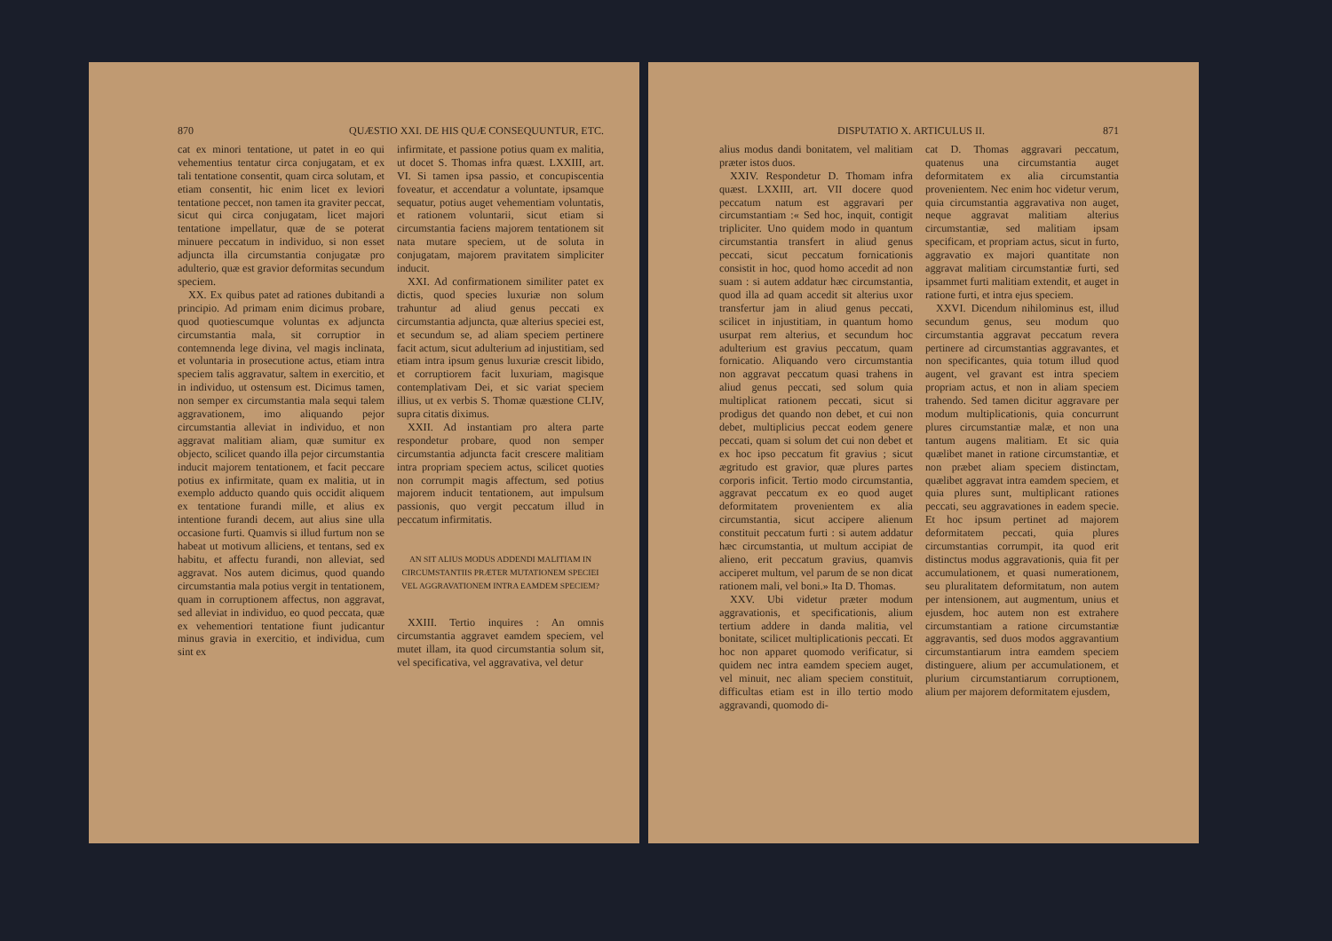870 QUÆSTIO XXI. DE HIS QUÆ CONSEQUUNTUR, ETC.
cat ex minori tentatione, ut patet in eo qui vehementius tentatur circa conjugatam, et ex tali tentatione consentit, quam circa solutam, et etiam consentit, hic enim licet ex leviori tentatione peccet, non tamen ita graviter peccat, sicut qui circa conjugatam, licet majori tentatione impellatur, quæ de se poterat minuere peccatum in individuo, si non esset adjuncta illa circumstantia conjugatæ pro adulterio, quæ est gravior deformitas secundum speciem.
XX. Ex quibus patet ad rationes dubitandi a principio. Ad primam enim dicimus probare, quod quotiescumque voluntas ex adjuncta circumstantia mala, sit corruptior in contemnenda lege divina, vel magis inclinata, et voluntaria in prosecutione actus, etiam intra speciem talis aggravatur, saltem in exercitio, et in individuo, ut ostensum est. Dicimus tamen, non semper ex circumstantia mala sequi talem aggravationem, imo aliquando pejor circumstantia alleviat in individuo, et non aggravat malitiam aliam, quæ sumitur ex objecto, scilicet quando illa pejor circumstantia inducit majorem tentationem, et facit peccare potius ex infirmitate, quam ex malitia, ut in exemplo adducto quando quis occidit aliquem ex tentatione furandi mille, et alius ex intentione furandi decem, aut alius sine ulla occasione furti. Quamvis si illud furtum non se habeat ut motivum alliciens, et tentans, sed ex habitu, et affectu furandi, non alleviat, sed aggravat. Nos autem dicimus, quod quando circumstantia mala potius vergit in tentationem, quam in corruptionem affectus, non aggravat, sed alleviat in individuo, eo quod peccata, quæ ex vehementiori tentatione fiunt judicantur minus gravia in exercitio, et individua, cum sint ex
infirmitate, et passione potius quam ex malitia, ut docet S. Thomas infra quæst. LXXIII, art. VI. Si tamen ipsa passio, et concupiscentia foveatur, et accendatur a voluntate, ipsamque sequatur, potius auget vehementiam voluntatis, et rationem voluntarii, sicut etiam si circumstantia faciens majorem tentationem sit nata mutare speciem, ut de soluta in conjugatam, majorem pravitatem simpliciter inducit.
XXI. Ad confirmationem similiter patet ex dictis, quod species luxuriæ non solum trahuntur ad aliud genus peccati ex circumstantia adjuncta, quæ alterius speciei est, et secundum se, ad aliam speciem pertinere facit actum, sicut adulterium ad injustitiam, sed etiam intra ipsum genus luxuriæ crescit libido, et corruptiorem facit luxuriam, magisque contemplativam Dei, et sic variat speciem illius, ut ex verbis S. Thomæ quæstione CLIV, supra citatis diximus.
XXII. Ad instantiam pro altera parte respondetur probare, quod non semper circumstantia adjuncta facit crescere malitiam intra propriam speciem actus, scilicet quoties non corrumpit magis affectum, sed potius majorem inducit tentationem, aut impulsum passionis, quo vergit peccatum illud in peccatum infirmitatis.
AN SIT ALIUS MODUS ADDENDI MALITIAM IN CIRCUMSTANTIIS PRÆTER MUTATIONEM SPECIEI VEL AGGRAVATIONEM INTRA EAMDEM SPECIEM?
XXIII. Tertio inquires : An omnis circumstantia aggravet eamdem speciem, vel mutet illam, ita quod circumstantia solum sit, vel specificativa, vel aggravativa, vel detur
DISPUTATIO X. ARTICULUS II. 871
alius modus dandi bonitatem, vel malitiam præter istos duos.
XXIV. Respondetur D. Thomam infra quæst. LXXIII, art. VII docere quod peccatum natum est aggravari per circumstantiam :« Sed hoc, inquit, contigit tripliciter. Uno quidem modo in quantum circumstantia transfert in aliud genus peccati, sicut peccatum fornicationis consistit in hoc, quod homo accedit ad non suam : si autem addatur hæc circumstantia, quod illa ad quam accedit sit alterius uxor transfertur jam in aliud genus peccati, scilicet in injustitiam, in quantum homo usurpat rem alterius, et secundum hoc adulterium est gravius peccatum, quam fornicatio. Aliquando vero circumstantia non aggravat peccatum quasi trahens in aliud genus peccati, sed solum quia multiplicat rationem peccati, sicut si prodigus det quando non debet, et cui non debet, multiplicius peccat eodem genere peccati, quam si solum det cui non debet et ex hoc ipso peccatum fit gravius ; sicut ægritudo est gravior, quæ plures partes corporis inficit. Tertio modo circumstantia, aggravat peccatum ex eo quod auget deformitatem provenientem ex alia circumstantia, sicut accipere alienum constituit peccatum furti : si autem addatur hæc circumstantia, ut multum accipiat de alieno, erit peccatum gravius, quamvis acciperet multum, vel parum de se non dicat rationem mali, vel boni.» Ita D. Thomas.
XXV. Ubi videtur præter modum aggravationis, et specificationis, alium tertium addere in danda malitia, vel bonitate, scilicet multiplicationis peccati. Et hoc non apparet quomodo verificatur, si quidem nec intra eamdem speciem auget, vel minuit, nec aliam speciem constituit, difficultas etiam est in illo tertio modo aggravandi, quomodo di-
cat D. Thomas aggravari peccatum, quatenus una circumstantia auget deformitatem ex alia circumstantia provenientem. Nec enim hoc videtur verum, quia circumstantia aggravativa non auget, neque aggravat malitiam alterius circumstantiæ, sed malitiam ipsam specificam, et propriam actus, sicut in furto, aggravatio ex majori quantitate non aggravat malitiam circumstantiæ furti, sed ipsammet furti malitiam extendit, et auget in ratione furti, et intra ejus speciem.
XXVI. Dicendum nihilominus est, illud secundum genus, seu modum quo circumstantia aggravat peccatum revera pertinere ad circumstantias aggravantes, et non specificantes, quia totum illud quod augent, vel gravant est intra speciem propriam actus, et non in aliam speciem trahendo. Sed tamen dicitur aggravare per modum multiplicationis, quia concurrunt plures circumstantiæ malæ, et non una tantum augens malitiam. Et sic quia quælibet manet in ratione circumstantiæ, et non præbet aliam speciem distinctam, quælibet aggravat intra eamdem speciem, et quia plures sunt, multiplicant rationes peccati, seu aggravationes in eadem specie. Et hoc ipsum pertinet ad majorem deformitatem peccati, quia plures circumstantias corrumpit, ita quod erit distinctus modus aggravationis, quia fit per accumulationem, et quasi numerationem, seu pluralitatem deformitatum, non autem per intensionem, aut augmentum, unius et ejusdem, hoc autem non est extrahere circumstantiam a ratione circumstantiæ aggravantis, sed duos modos aggravantium circumstantiarum intra eamdem speciem distinguere, alium per accumulationem, et plurium circumstantiarum corruptionem, alium per majorem deformitatem ejusdem,